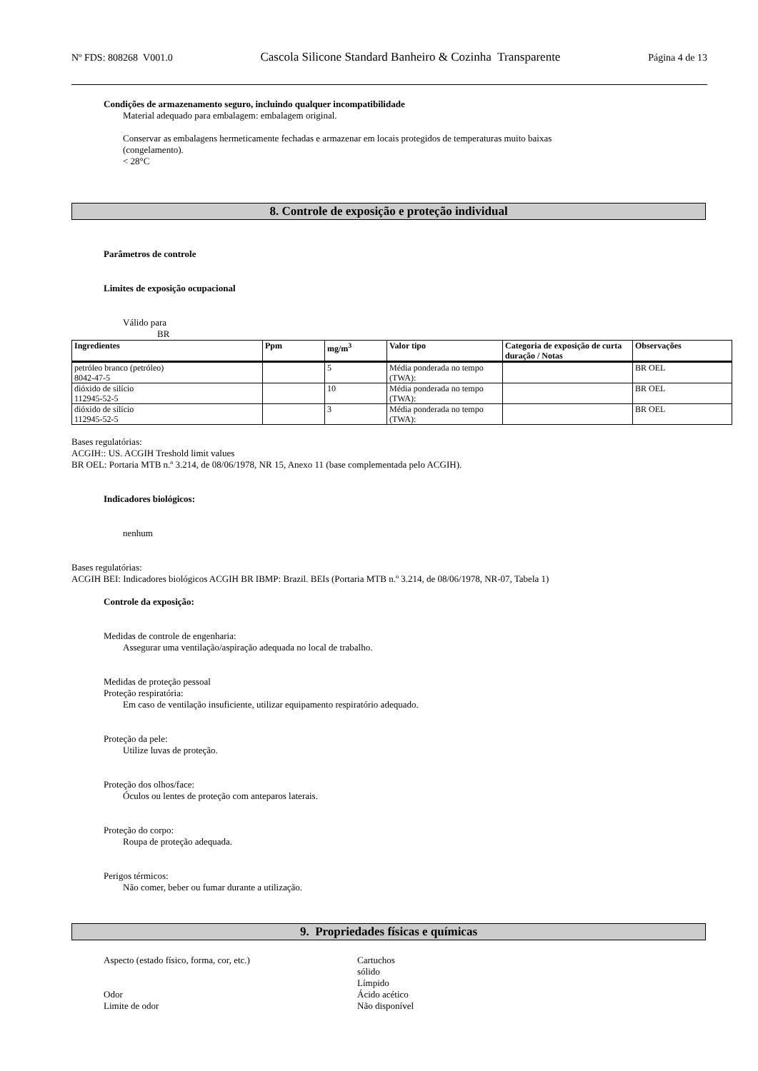Nº FDS: 808268 V001.0 Cascola Silicone Standard Banheiro & Cozinha Transparente Página 4 de 13
Condições de armazenamento seguro, incluindo qualquer incompatibilidade
Material adequado para embalagem: embalagem original.
Conservar as embalagens hermeticamente fechadas e armazenar em locais protegidos de temperaturas muito baixas
(congelamento).
< 28°C
8. Controle de exposição e proteção individual
Parâmetros de controle
Limites de exposição ocupacional
Válido para
BR
| Ingredientes | Ppm | mg/m<sup>3</sup> | Valor tipo | Categoria de exposição de curta duração / Notas | Observações |
| --- | --- | --- | --- | --- | --- |
| petróleo branco (petróleo) 8042-47-5 | | 5 | Média ponderada no tempo (TWA): | | BR OEL |
| dióxido de silício 112945-52-5 | | 10 | Média ponderada no tempo (TWA): | | BR OEL |
| dióxido de silício 112945-52-5 | | 3 | Média ponderada no tempo (TWA): | | BR OEL |
Bases regulatórias:
ACGIH:: US. ACGIH Treshold limit values
BR OEL: Portaria MTB n.º 3.214, de 08/06/1978, NR 15, Anexo 11 (base complementada pelo ACGIH).
Indicadores biológicos:
nenhum
Bases regulatórias:
ACGIH BEI: Indicadores biológicos ACGIH BR IBMP: Brazil. BEIs (Portaria MTB n.º 3.214, de 08/06/1978, NR-07, Tabela 1)
Controle da exposição:
Medidas de controle de engenharia:
Assegurar uma ventilação/aspiração adequada no local de trabalho.
Medidas de proteção pessoal
Proteção respiratória:
Em caso de ventilação insuficiente, utilizar equipamento respiratório adequado.
Proteção da pele:
Utilize luvas de proteção.
Proteção dos olhos/face:
Óculos ou lentes de proteção com anteparos laterais.
Proteção do corpo:
Roupa de proteção adequada.
Perigos térmicos:
Não comer, beber ou fumar durante a utilização.
9. Propriedades físicas e químicas
Aspecto (estado físico, forma, cor, etc.) Cartuchos
sólido
Límpido
Odor Ácido acético
Limite de odor Não disponível